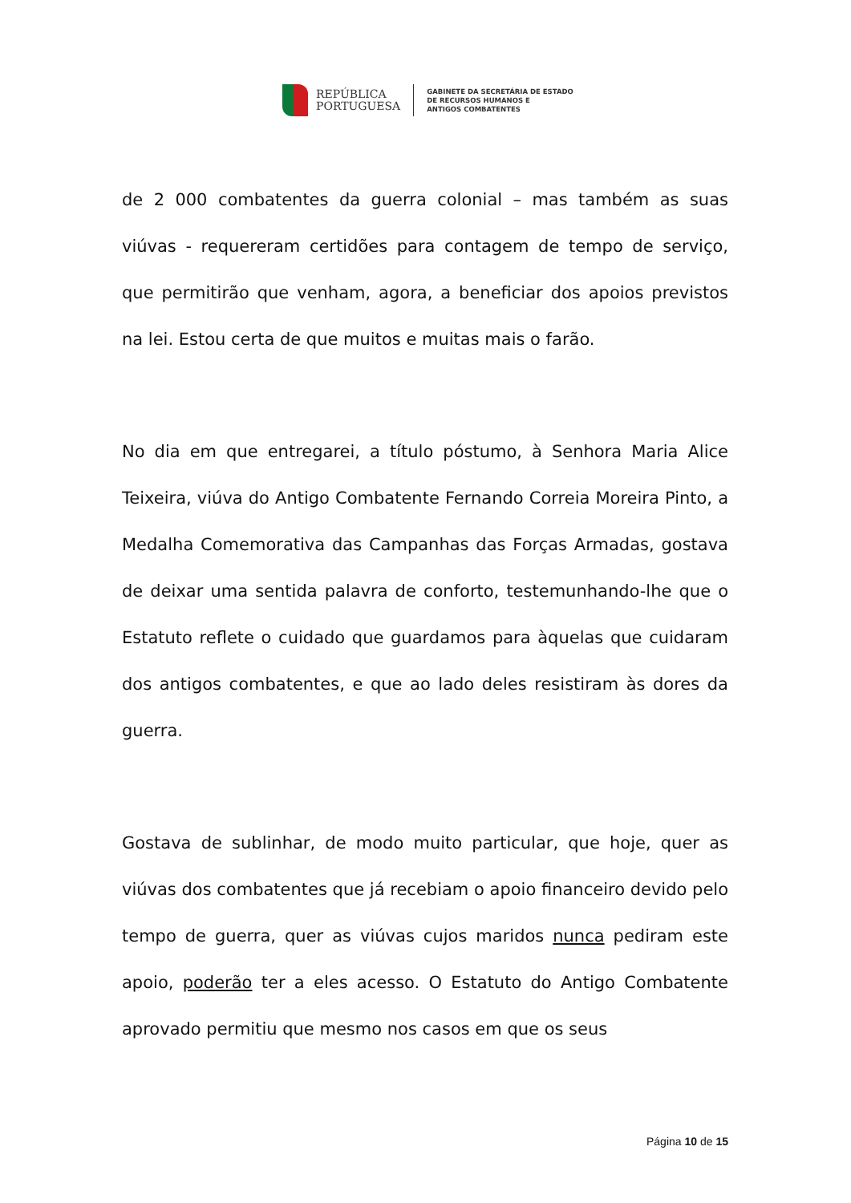REPÚBLICA
PORTUGUESA
GABINETE DA SECRETÁRIA DE ESTADO
DE RECURSOS HUMANOS E
ANTIGOS COMBATENTES
de 2 000 combatentes da guerra colonial – mas também as suas viúvas - requereram certidões para contagem de tempo de serviço, que permitirão que venham, agora, a beneficiar dos apoios previstos na lei. Estou certa de que muitos e muitas mais o farão.
No dia em que entregarei, a título póstumo, à Senhora Maria Alice Teixeira, viúva do Antigo Combatente Fernando Correia Moreira Pinto, a Medalha Comemorativa das Campanhas das Forças Armadas, gostava de deixar uma sentida palavra de conforto, testemunhando-lhe que o Estatuto reflete o cuidado que guardamos para àquelas que cuidaram dos antigos combatentes, e que ao lado deles resistiram às dores da guerra.
Gostava de sublinhar, de modo muito particular, que hoje, quer as viúvas dos combatentes que já recebiam o apoio financeiro devido pelo tempo de guerra, quer as viúvas cujos maridos nunca pediram este apoio, poderão ter a eles acesso. O Estatuto do Antigo Combatente aprovado permitiu que mesmo nos casos em que os seus
Página 10 de 15